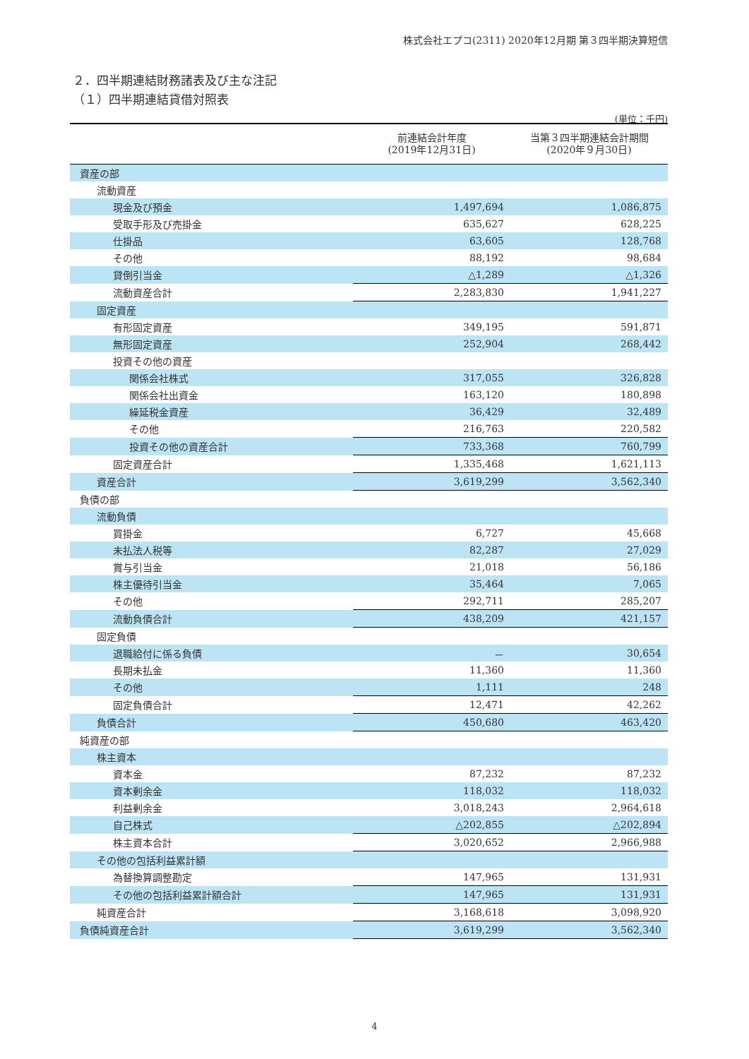株式会社エプコ(2311) 2020年12月期 第３四半期決算短信
２．四半期連結財務諸表及び主な注記
（１）四半期連結貸借対照表
(単位：千円)
| | 前連結会計年度 (2019年12月31日) | 当第３四半期連結会計期間 (2020年９月30日) |
| --- | --- | --- |
| 資産の部 | | |
| 流動資産 | | |
| 現金及び預金 | 1,497,694 | 1,086,875 |
| 受取手形及び売掛金 | 635,627 | 628,225 |
| 仕掛品 | 63,605 | 128,768 |
| その他 | 88,192 | 98,684 |
| 貸倒引当金 | △1,289 | △1,326 |
| 流動資産合計 | 2,283,830 | 1,941,227 |
| 固定資産 | | |
| 有形固定資産 | 349,195 | 591,871 |
| 無形固定資産 | 252,904 | 268,442 |
| 投資その他の資産 | | |
| 関係会社株式 | 317,055 | 326,828 |
| 関係会社出資金 | 163,120 | 180,898 |
| 繰延税金資産 | 36,429 | 32,489 |
| その他 | 216,763 | 220,582 |
| 投資その他の資産合計 | 733,368 | 760,799 |
| 固定資産合計 | 1,335,468 | 1,621,113 |
| 資産合計 | 3,619,299 | 3,562,340 |
| 負債の部 | | |
| 流動負債 | | |
| 買掛金 | 6,727 | 45,668 |
| 未払法人税等 | 82,287 | 27,029 |
| 賞与引当金 | 21,018 | 56,186 |
| 株主優待引当金 | 35,464 | 7,065 |
| その他 | 292,711 | 285,207 |
| 流動負債合計 | 438,209 | 421,157 |
| 固定負債 | | |
| 退職給付に係る負債 | － | 30,654 |
| 長期未払金 | 11,360 | 11,360 |
| その他 | 1,111 | 248 |
| 固定負債合計 | 12,471 | 42,262 |
| 負債合計 | 450,680 | 463,420 |
| 純資産の部 | | |
| 株主資本 | | |
| 資本金 | 87,232 | 87,232 |
| 資本剰余金 | 118,032 | 118,032 |
| 利益剰余金 | 3,018,243 | 2,964,618 |
| 自己株式 | △202,855 | △202,894 |
| 株主資本合計 | 3,020,652 | 2,966,988 |
| その他の包括利益累計額 | | |
| 為替換算調整勘定 | 147,965 | 131,931 |
| その他の包括利益累計額合計 | 147,965 | 131,931 |
| 純資産合計 | 3,168,618 | 3,098,920 |
| 負債純資産合計 | 3,619,299 | 3,562,340 |
4